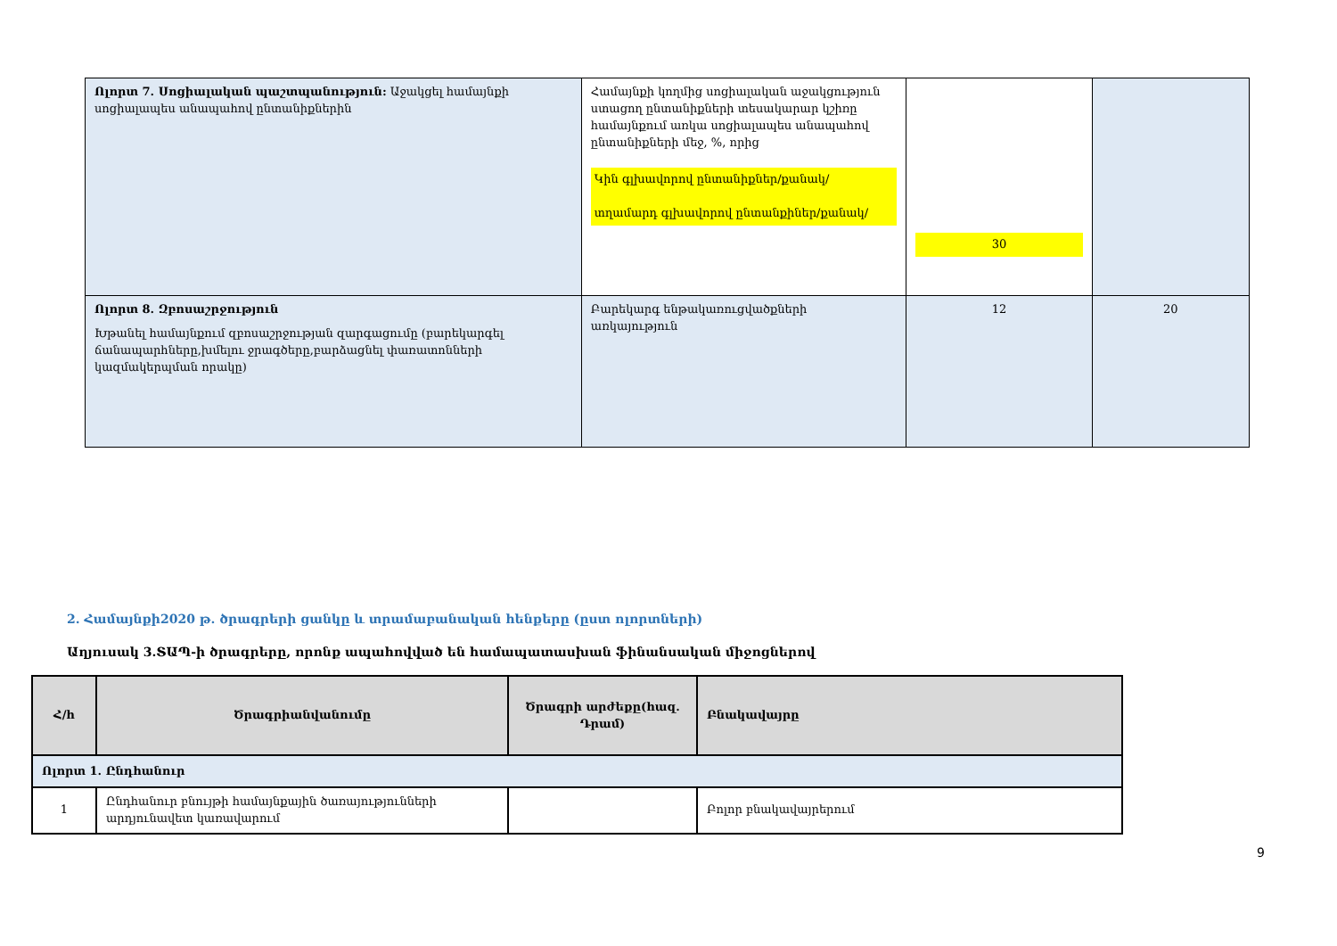| Ոլորտ 7. Սոցիալական պաշտպանություն: Աջակցել համայնքի սոցիալապես անապահով ընտանիքներին | Համայնքի կողմից սոցիալական աջակցություն ստացող ընտանիքների տեսակարար կշիռը համայնքում առկա սոցիալապես անապահով ընտանիքների մեջ, %, որից Կին գլխավորով ընտանիքներ/քանակ/ տղամարդ գլխավորով ընտանքիներ/քանակ/ | 30 | |
| Ոլորտ 8. Զբոսաշրջություն Խթանել համայնքում զբոսաշրջության զարգացումը (բարեկարգել ճանապարհները,խմելու ջրագծերը,բարձացնել փառատոնների կազմակերպման որակը) | Բարեկարգ ենթակառուցվածքների առկայություն | 12 | 20 |
2. Համայնքի2020 թ. ծրագրերի ցանկը և տրամաբանական հենքերը (ըստ ոլորտների)
Աղյուսակ 3.ՏԱՊ-ի ծրագրերը, որոնք ապահովված են համապատասխան ֆինանսական միջոցներով
| Հ/հ | Ծրագրիանվանումը | Ծրագրի արժեքը(հազ. Դրամ) | Բնակավայրը |
| --- | --- | --- | --- |
| Ոլորտ 1. Ընդհանուր | | | |
| 1 | Ընդհանուր բնույթի համայնքային ծառայությունների արդյունավետ կառավարում | | Բոլոր բնակավայրերում |
9